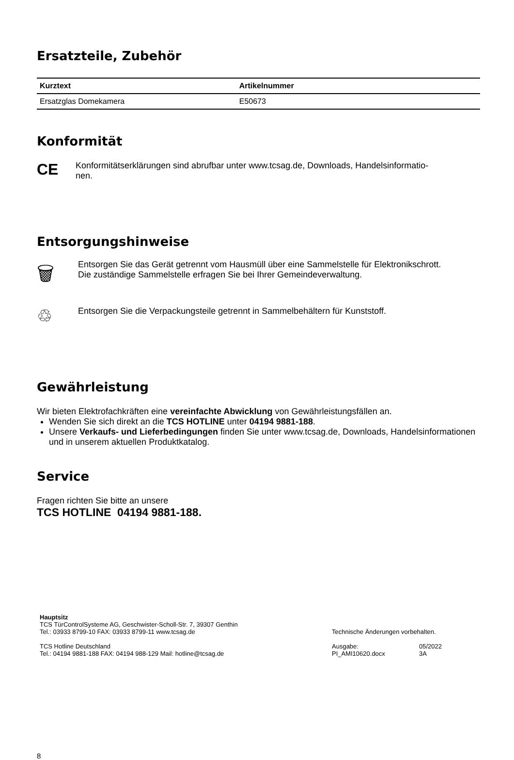Ersatzteile, Zubehör
| Kurztext | Artikelnummer |
| --- | --- |
| Ersatzglas Domekamera | E50673 |
Konformität
CE
Konformitätserklärungen sind abrufbar unter www.tcsag.de, Downloads, Handelsinformatio-
nen.
Entsorgungshinweise
🗑
Entsorgen Sie das Gerät getrennt vom Hausmüll über eine Sammelstelle für Elektronikschrott.
Die zuständige Sammelstelle erfragen Sie bei Ihrer Gemeindeverwaltung.
♲
Entsorgen Sie die Verpackungsteile getrennt in Sammelbehältern für Kunststoff.
Gewährleistung
Wir bieten Elektrofachkräften eine vereinfachte Abwicklung von Gewährleistungsfällen an.
Wenden Sie sich direkt an die TCS HOTLINE unter 04194 9881-188.
Unsere Verkaufs- und Lieferbedingungen finden Sie unter www.tcsag.de, Downloads, Handelsinformationen und in unserem aktuellen Produktkatalog.
Service
Fragen richten Sie bitte an unsere
TCS HOTLINE 04194 9881-188.
Hauptsitz
TCS TürControlSysteme AG, Geschwister-Scholl-Str. 7, 39307 Genthin
Tel.: 03933 8799-10 FAX: 03933 8799-11 www.tcsag.de
TCS Hotline Deutschland
Tel.: 04194 9881-188 FAX: 04194 988-129 Mail: hotline@tcsag.de
Technische Änderungen vorbehalten.
Ausgabe:
PI_AMI10620.docx
05/2022
3A
8